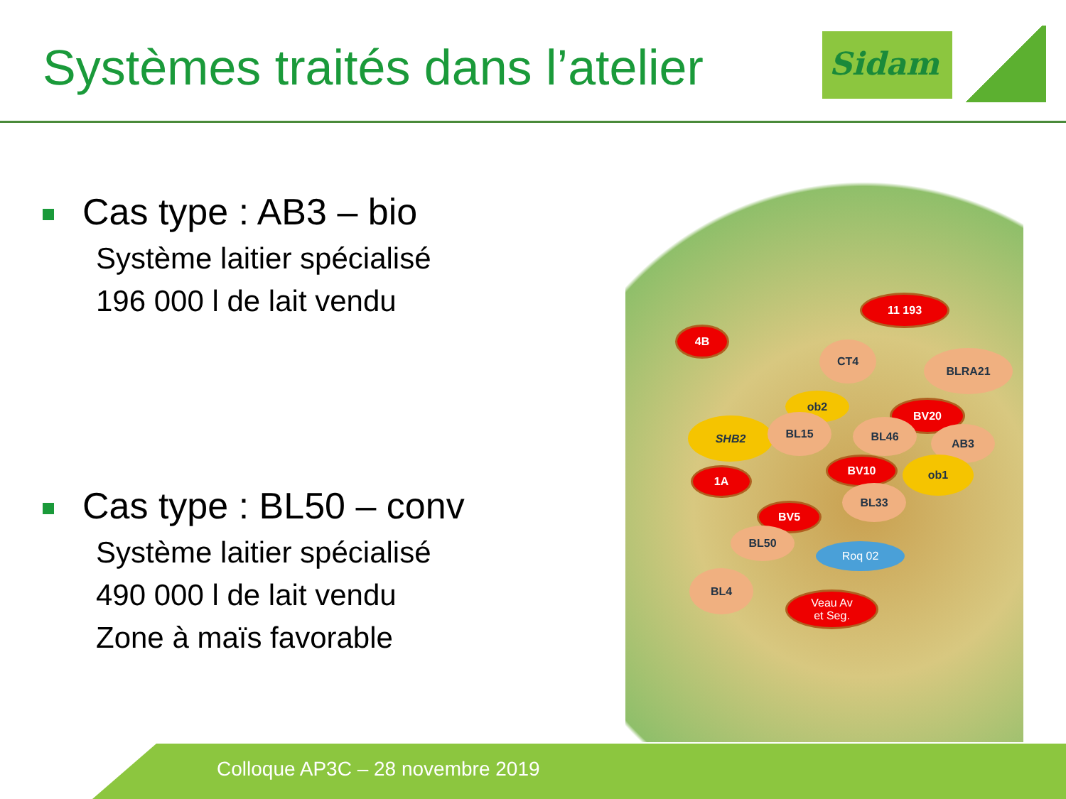Systèmes traités dans l’atelier
Sidam
Cas type : AB3 – bio
Système laitier spécialisé
196 000 l de lait vendu
Cas type : BL50 – conv
Système laitier spécialisé
490 000 l de lait vendu
Zone à maïs favorable
11 193
4B
CT4
BLRA21
ob2
BV20
SHB2 BL15 BL46
AB3
BV10 ob1
1A
BL33
BV5
BL50
Roq 02
BL4
Veau Av
et Seg.
Colloque AP3C – 28 novembre 2019